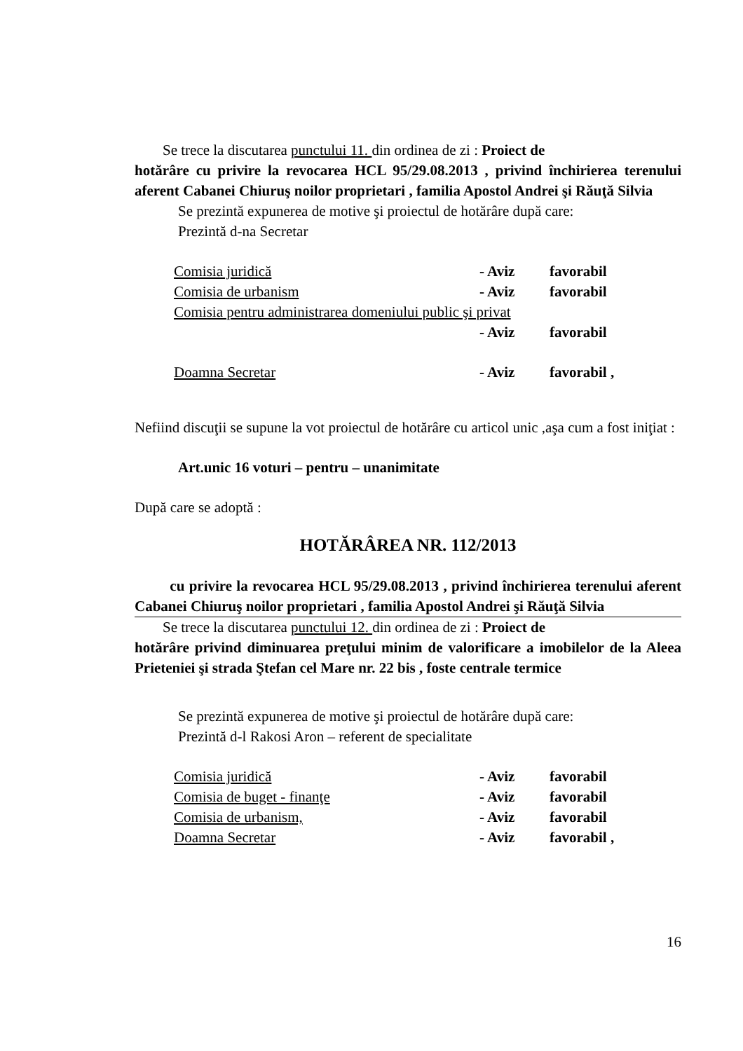Se trece la discutarea punctului 11. din ordinea de zi : Proiect de
hotărâre cu privire la revocarea HCL 95/29.08.2013 , privind închirierea terenului aferent Cabanei Chiuruş noilor proprietari , familia Apostol Andrei şi Răuţă Silvia
Se prezintă expunerea de motive şi proiectul de hotărâre după care:
Prezintă d-na Secretar
Comisia juridică - Aviz favorabil
Comisia de urbanism - Aviz favorabil
Comisia pentru administrarea domeniului public şi privat
- Aviz favorabil
Doamna Secretar - Aviz favorabil ,
Nefiind discuţii se supune la vot proiectul de hotărâre cu articol unic ,aşa cum a fost iniţiat :
Art.unic 16 voturi – pentru – unanimitate
După care se adoptă :
HOTĂRÂREA NR. 112/2013
cu privire la revocarea HCL 95/29.08.2013 , privind închirierea terenului aferent Cabanei Chiuruş noilor proprietari , familia Apostol Andrei şi Răuţă Silvia
Se trece la discutarea punctului 12. din ordinea de zi : Proiect de
hotărâre privind diminuarea preţului minim de valorificare a imobilelor de la Aleea Prieteniei şi strada Ştefan cel Mare nr. 22 bis , foste centrale termice
Se prezintă expunerea de motive şi proiectul de hotărâre după care:
Prezintă d-l Rakosi Aron – referent de specialitate
Comisia juridică - Aviz favorabil
Comisia de buget - finanţe - Aviz favorabil
Comisia de urbanism, - Aviz favorabil
Doamna Secretar - Aviz favorabil ,
16